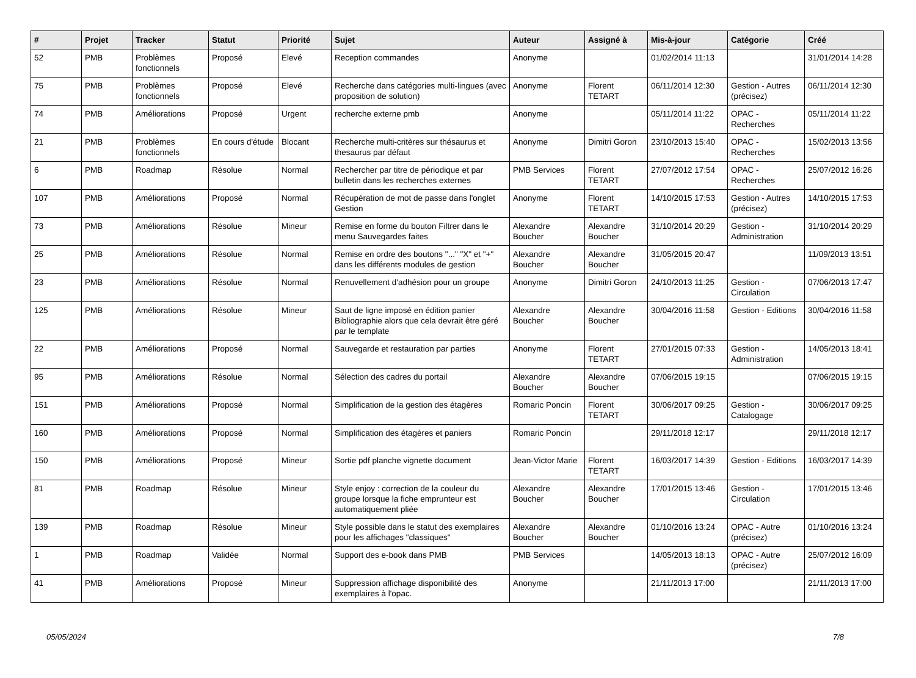| # | Projet | Tracker | Statut | Priorité | Sujet | Auteur | Assigné à | Mis-à-jour | Catégorie | Créé |
| --- | --- | --- | --- | --- | --- | --- | --- | --- | --- | --- |
| 52 | PMB | Problèmes fonctionnels | Proposé | Elevé | Reception commandes | Anonyme | | 01/02/2014 11:13 | | 31/01/2014 14:28 |
| 75 | PMB | Problèmes fonctionnels | Proposé | Elevé | Recherche dans catégories multi-lingues (avec proposition de solution) | Anonyme | Florent TETART | 06/11/2014 12:30 | Gestion - Autres (précisez) | 06/11/2014 12:30 |
| 74 | PMB | Améliorations | Proposé | Urgent | recherche externe pmb | Anonyme | | 05/11/2014 11:22 | OPAC - Recherches | 05/11/2014 11:22 |
| 21 | PMB | Problèmes fonctionnels | En cours d'étude | Blocant | Recherche multi-critères sur thésaurus et thesaurus par défaut | Anonyme | Dimitri Goron | 23/10/2013 15:40 | OPAC - Recherches | 15/02/2013 13:56 |
| 6 | PMB | Roadmap | Résolue | Normal | Rechercher par titre de périodique et par bulletin dans les recherches externes | PMB Services | Florent TETART | 27/07/2012 17:54 | OPAC - Recherches | 25/07/2012 16:26 |
| 107 | PMB | Améliorations | Proposé | Normal | Récupération de mot de passe dans l'onglet Gestion | Anonyme | Florent TETART | 14/10/2015 17:53 | Gestion - Autres (précisez) | 14/10/2015 17:53 |
| 73 | PMB | Améliorations | Résolue | Mineur | Remise en forme du bouton Filtrer dans le menu Sauvegardes faites | Alexandre Boucher | Alexandre Boucher | 31/10/2014 20:29 | Gestion - Administration | 31/10/2014 20:29 |
| 25 | PMB | Améliorations | Résolue | Normal | Remise en ordre des boutons "..." "X" et "+" dans les différents modules de gestion | Alexandre Boucher | Alexandre Boucher | 31/05/2015 20:47 | | 11/09/2013 13:51 |
| 23 | PMB | Améliorations | Résolue | Normal | Renuvellement d'adhésion pour un groupe | Anonyme | Dimitri Goron | 24/10/2013 11:25 | Gestion - Circulation | 07/06/2013 17:47 |
| 125 | PMB | Améliorations | Résolue | Mineur | Saut de ligne imposé en édition panier Bibliographie alors que cela devrait être géré par le template | Alexandre Boucher | Alexandre Boucher | 30/04/2016 11:58 | Gestion - Editions | 30/04/2016 11:58 |
| 22 | PMB | Améliorations | Proposé | Normal | Sauvegarde et restauration par parties | Anonyme | Florent TETART | 27/01/2015 07:33 | Gestion - Administration | 14/05/2013 18:41 |
| 95 | PMB | Améliorations | Résolue | Normal | Sélection des cadres du portail | Alexandre Boucher | Alexandre Boucher | 07/06/2015 19:15 | | 07/06/2015 19:15 |
| 151 | PMB | Améliorations | Proposé | Normal | Simplification de la gestion des étagères | Romaric Poncin | Florent TETART | 30/06/2017 09:25 | Gestion - Catalogage | 30/06/2017 09:25 |
| 160 | PMB | Améliorations | Proposé | Normal | Simplification des étagères et paniers | Romaric Poncin | | 29/11/2018 12:17 | | 29/11/2018 12:17 |
| 150 | PMB | Améliorations | Proposé | Mineur | Sortie pdf planche vignette document | Jean-Victor Marie | Florent TETART | 16/03/2017 14:39 | Gestion - Editions | 16/03/2017 14:39 |
| 81 | PMB | Roadmap | Résolue | Mineur | Style enjoy : correction de la couleur du groupe lorsque la fiche emprunteur est automatiquement pliée | Alexandre Boucher | Alexandre Boucher | 17/01/2015 13:46 | Gestion - Circulation | 17/01/2015 13:46 |
| 139 | PMB | Roadmap | Résolue | Mineur | Style possible dans le statut des exemplaires pour les affichages "classiques" | Alexandre Boucher | Alexandre Boucher | 01/10/2016 13:24 | OPAC - Autre (précisez) | 01/10/2016 13:24 |
| 1 | PMB | Roadmap | Validée | Normal | Support des e-book dans PMB | PMB Services | | 14/05/2013 18:13 | OPAC - Autre (précisez) | 25/07/2012 16:09 |
| 41 | PMB | Améliorations | Proposé | Mineur | Suppression affichage disponibilité des exemplaires à l'opac. | Anonyme | | 21/11/2013 17:00 | | 21/11/2013 17:00 |
05/05/2024 7/8